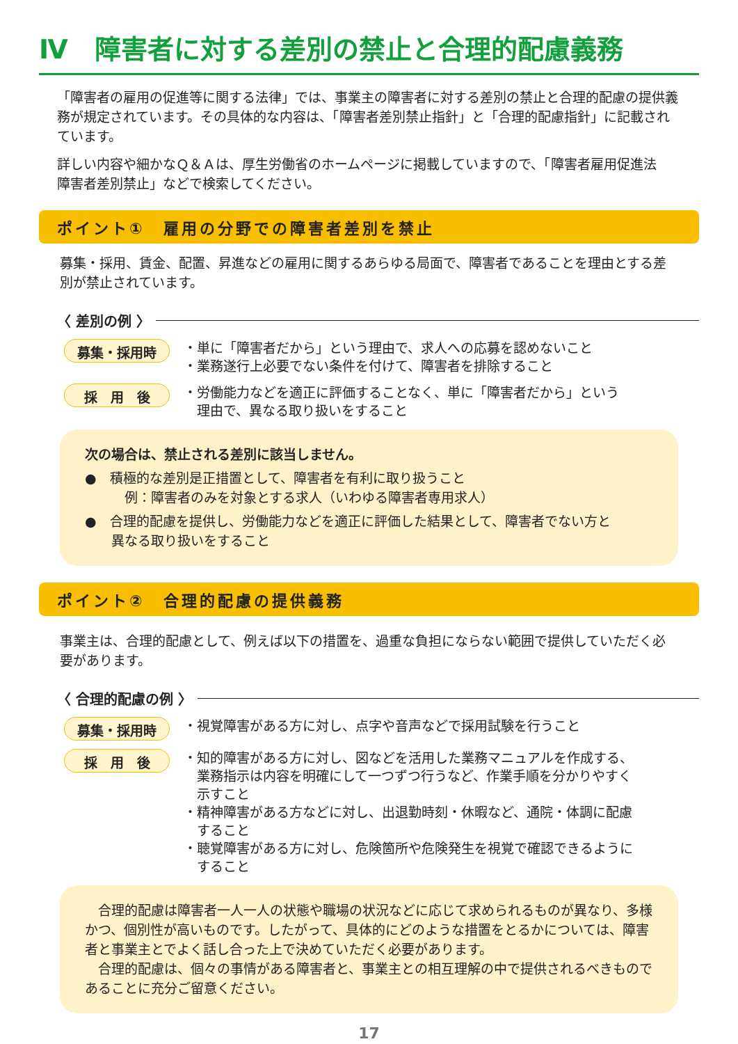Ⅳ　障害者に対する差別の禁止と合理的配慮義務
「障害者の雇用の促進等に関する法律」では、事業主の障害者に対する差別の禁止と合理的配慮の提供義務が規定されています。その具体的な内容は、「障害者差別禁止指針」と「合理的配慮指針」に記載されています。
詳しい内容や細かなＱ＆Ａは、厚生労働省のホームページに掲載していますので、「障害者雇用促進法　障害者差別禁止」などで検索してください。
ポイント①　雇用の分野での障害者差別を禁止
募集・採用、賃金、配置、昇進などの雇用に関するあらゆる局面で、障害者であることを理由とする差別が禁止されています。
〈 差別の例 〉
募集・採用時
・単に「障害者だから」という理由で、求人への応募を認めないこと
・業務遂行上必要でない条件を付けて、障害者を排除すること
採　用　後
・労働能力などを適正に評価することなく、単に「障害者だから」という
　理由で、異なる取り扱いをすること
次の場合は、禁止される差別に該当しません。
●　積極的な差別是正措置として、障害者を有利に取り扱うこと
　　　例：障害者のみを対象とする求人（いわゆる障害者専用求人）
●　合理的配慮を提供し、労働能力などを適正に評価した結果として、障害者でない方と
　　異なる取り扱いをすること
ポイント②　合理的配慮の提供義務
事業主は、合理的配慮として、例えば以下の措置を、過重な負担にならない範囲で提供していただく必要があります。
〈 合理的配慮の例 〉
募集・採用時
・視覚障害がある方に対し、点字や音声などで採用試験を行うこと
採　用　後
・知的障害がある方に対し、図などを活用した業務マニュアルを作成する、
　業務指示は内容を明確にして一つずつ行うなど、作業手順を分かりやすく
　示すこと
・精神障害がある方などに対し、出退勤時刻・休暇など、通院・体調に配慮
　すること
・聴覚障害がある方に対し、危険箇所や危険発生を視覚で確認できるように
　すること
　合理的配慮は障害者一人一人の状態や職場の状況などに応じて求められるものが異なり、多様かつ、個別性が高いものです。したがって、具体的にどのような措置をとるかについては、障害者と事業主とでよく話し合った上で決めていただく必要があります。
　合理的配慮は、個々の事情がある障害者と、事業主との相互理解の中で提供されるべきものであることに充分ご留意ください。
17